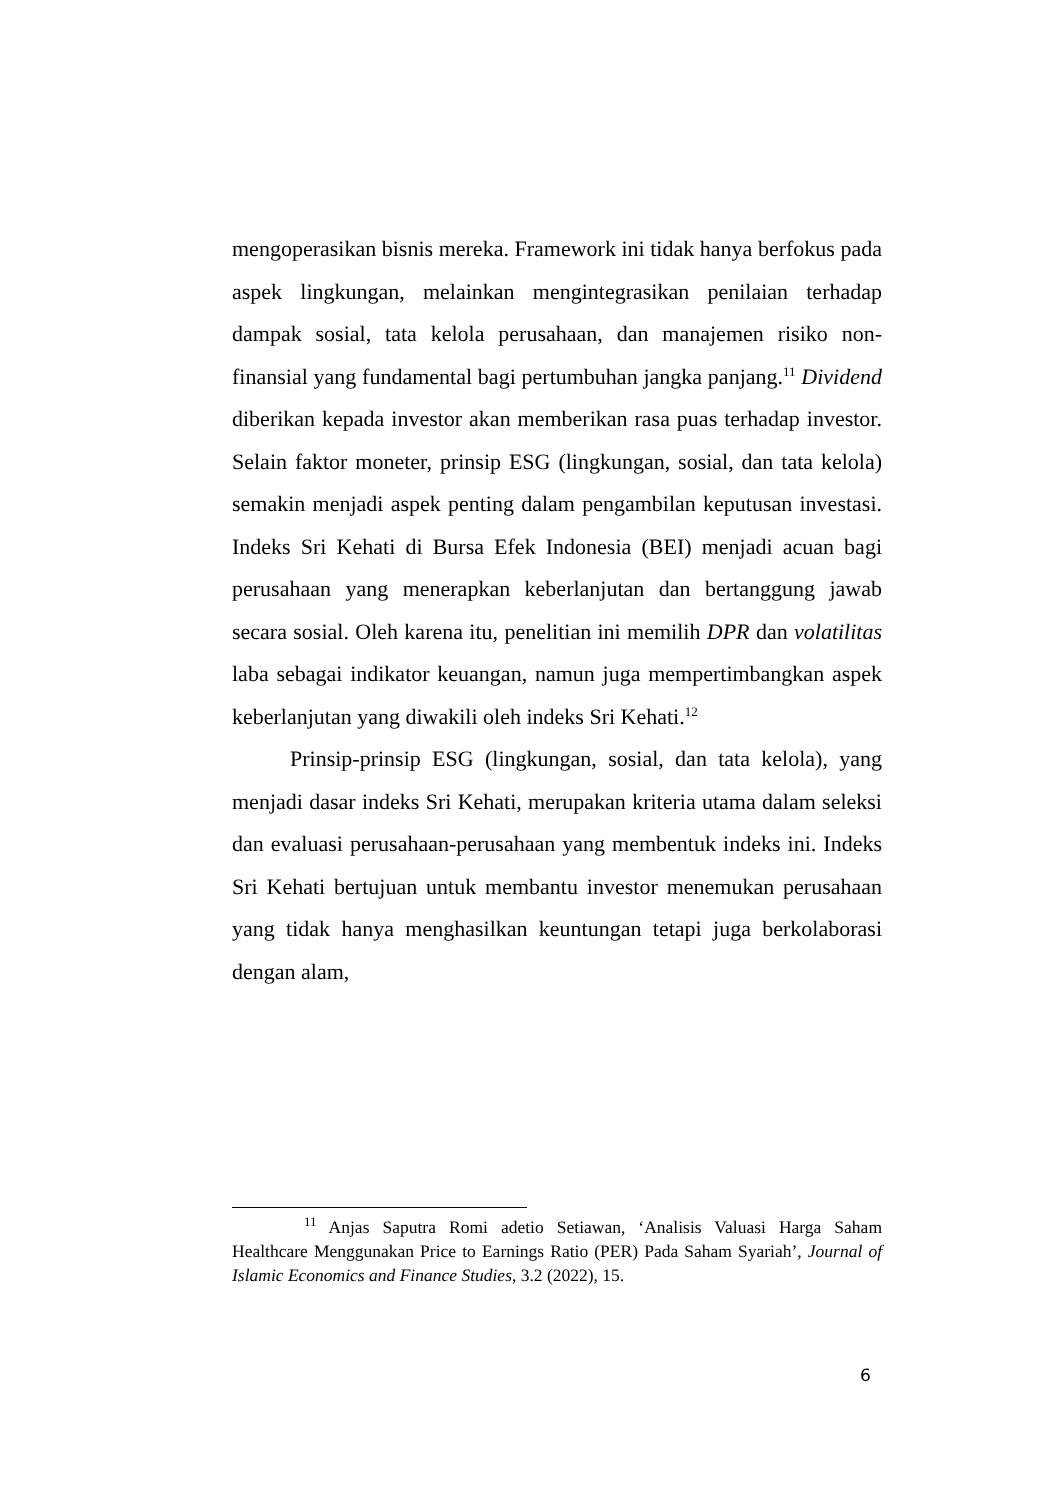mengoperasikan bisnis mereka. Framework ini tidak hanya berfokus pada aspek lingkungan, melainkan mengintegrasikan penilaian terhadap dampak sosial, tata kelola perusahaan, dan manajemen risiko non-finansial yang fundamental bagi pertumbuhan jangka panjang.<sup>11</sup> Dividend diberikan kepada investor akan memberikan rasa puas terhadap investor. Selain faktor moneter, prinsip ESG (lingkungan, sosial, dan tata kelola) semakin menjadi aspek penting dalam pengambilan keputusan investasi. Indeks Sri Kehati di Bursa Efek Indonesia (BEI) menjadi acuan bagi perusahaan yang menerapkan keberlanjutan dan bertanggung jawab secara sosial. Oleh karena itu, penelitian ini memilih DPR dan volatilitas laba sebagai indikator keuangan, namun juga mempertimbangkan aspek keberlanjutan yang diwakili oleh indeks Sri Kehati.<sup>12</sup>
Prinsip-prinsip ESG (lingkungan, sosial, dan tata kelola), yang menjadi dasar indeks Sri Kehati, merupakan kriteria utama dalam seleksi dan evaluasi perusahaan-perusahaan yang membentuk indeks ini. Indeks Sri Kehati bertujuan untuk membantu investor menemukan perusahaan yang tidak hanya menghasilkan keuntungan tetapi juga berkolaborasi dengan alam,
<sup>11</sup> Anjas Saputra Romi adetio Setiawan, ‘Analisis Valuasi Harga Saham Healthcare Menggunakan Price to Earnings Ratio (PER) Pada Saham Syariah’, Journal of Islamic Economics and Finance Studies, 3.2 (2022), 15.
6